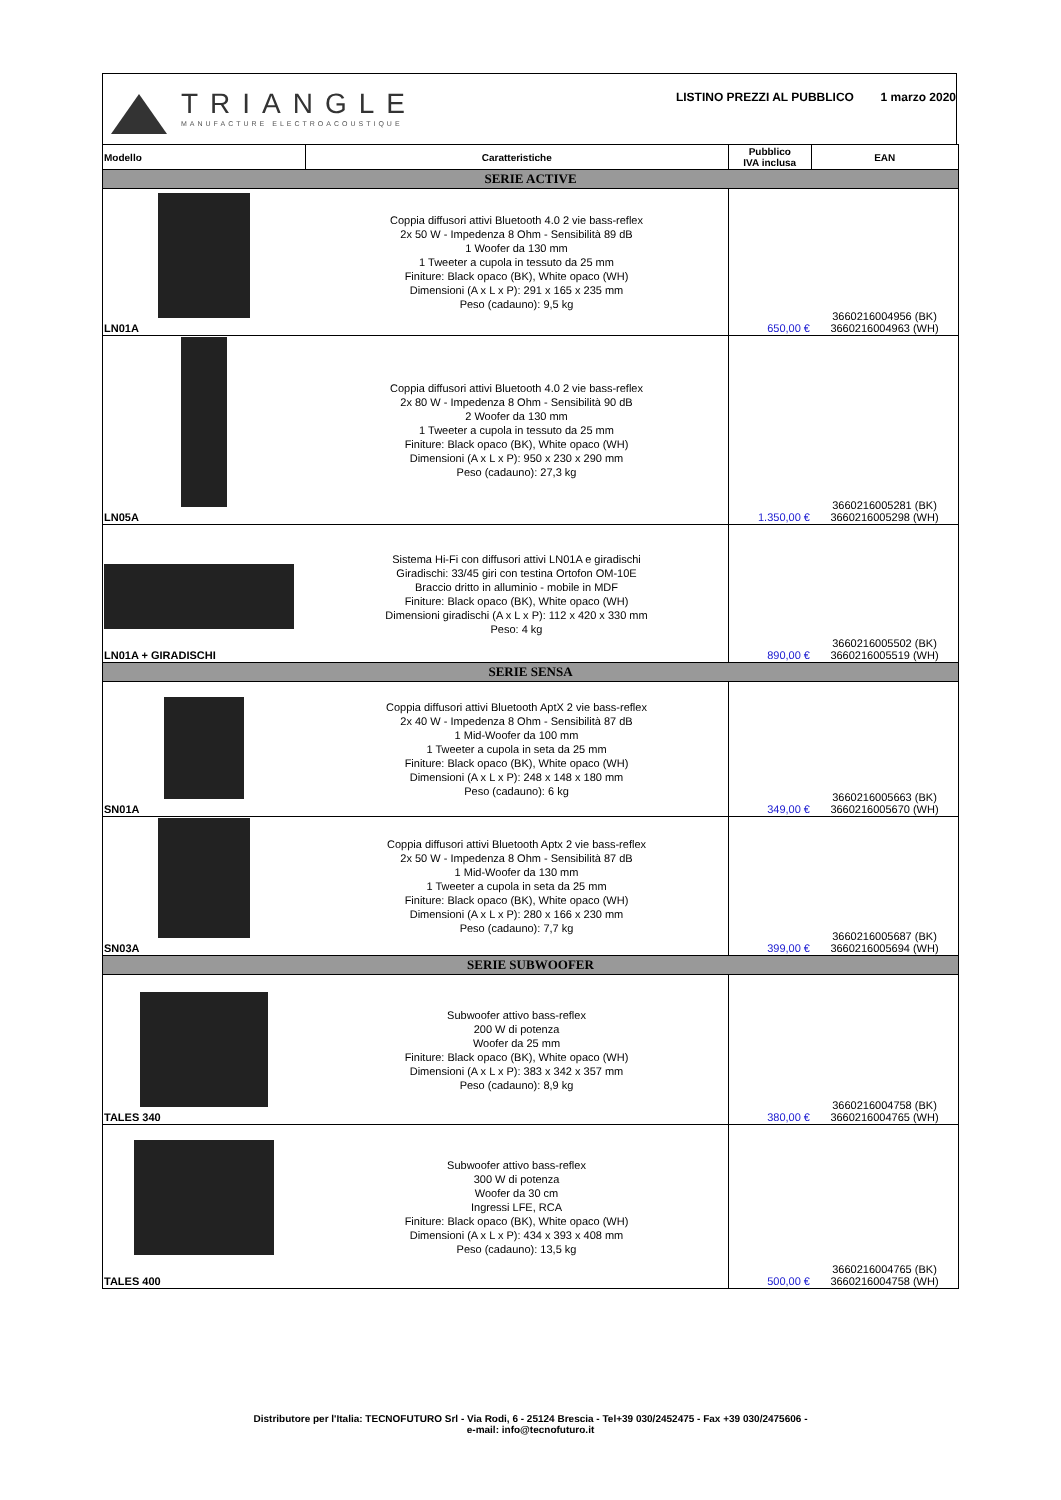TRIANGLE
MANUFACTURE ELECTROACOUSTIQUE
LISTINO PREZZI AL PUBBLICO 1 marzo 2020
| Modello | Caratteristiche | Pubblico IVA inclusa | EAN |
| --- | --- | --- | --- |
| SERIE ACTIVE | | | |
| LN01A | Coppia diffusori attivi Bluetooth 4.0 2 vie bass-reflex 2x 50 W - Impedenza 8 Ohm - Sensibilità 89 dB 1 Woofer da 130 mm 1 Tweeter a cupola in tessuto da 25 mm Finiture: Black opaco (BK), White opaco (WH) Dimensioni (A x L x P): 291 x 165 x 235 mm Peso (cadauno): 9,5 kg | 650,00 € | 3660216004956 (BK) 3660216004963 (WH) |
| LN05A | Coppia diffusori attivi Bluetooth 4.0 2 vie bass-reflex 2x 80 W - Impedenza 8 Ohm - Sensibilità 90 dB 2 Woofer da 130 mm 1 Tweeter a cupola in tessuto da 25 mm Finiture: Black opaco (BK), White opaco (WH) Dimensioni (A x L x P): 950 x 230 x 290 mm Peso (cadauno): 27,3 kg | 1.350,00 € | 3660216005281 (BK) 3660216005298 (WH) |
| LN01A + GIRADISCHI | Sistema Hi-Fi con diffusori attivi LN01A e giradischi Giradischi: 33/45 giri con testina Ortofon OM-10E Braccio dritto in alluminio - mobile in MDF Finiture: Black opaco (BK), White opaco (WH) Dimensioni giradischi (A x L x P): 112 x 420 x 330 mm Peso: 4 kg | 890,00 € | 3660216005502 (BK) 3660216005519 (WH) |
| SERIE SENSA | | | |
| SN01A | Coppia diffusori attivi Bluetooth AptX 2 vie bass-reflex 2x 40 W - Impedenza 8 Ohm - Sensibilità 87 dB 1 Mid-Woofer da 100 mm 1 Tweeter a cupola in seta da 25 mm Finiture: Black opaco (BK), White opaco (WH) Dimensioni (A x L x P): 248 x 148 x 180 mm Peso (cadauno): 6 kg | 349,00 € | 3660216005663 (BK) 3660216005670 (WH) |
| SN03A | Coppia diffusori attivi Bluetooth Aptx 2 vie bass-reflex 2x 50 W - Impedenza 8 Ohm - Sensibilità 87 dB 1 Mid-Woofer da 130 mm 1 Tweeter a cupola in seta da 25 mm Finiture: Black opaco (BK), White opaco (WH) Dimensioni (A x L x P): 280 x 166 x 230 mm Peso (cadauno): 7,7 kg | 399,00 € | 3660216005687 (BK) 3660216005694 (WH) |
| SERIE SUBWOOFER | | | |
| TALES 340 | Subwoofer attivo bass-reflex 200 W di potenza Woofer da 25 mm Finiture: Black opaco (BK), White opaco (WH) Dimensioni (A x L x P): 383 x 342 x 357 mm Peso (cadauno): 8,9 kg | 380,00 € | 3660216004758 (BK) 3660216004765 (WH) |
| TALES 400 | Subwoofer attivo bass-reflex 300 W di potenza Woofer da 30 cm Ingressi LFE, RCA Finiture: Black opaco (BK), White opaco (WH) Dimensioni (A x L x P): 434 x 393 x 408 mm Peso (cadauno): 13,5 kg | 500,00 € | 3660216004765 (BK) 3660216004758 (WH) |
Distributore per l'Italia: TECNOFUTURO Srl - Via Rodi, 6 - 25124 Brescia - Tel+39 030/2452475 - Fax +39 030/2475606 -
e-mail: info@tecnofuturo.it